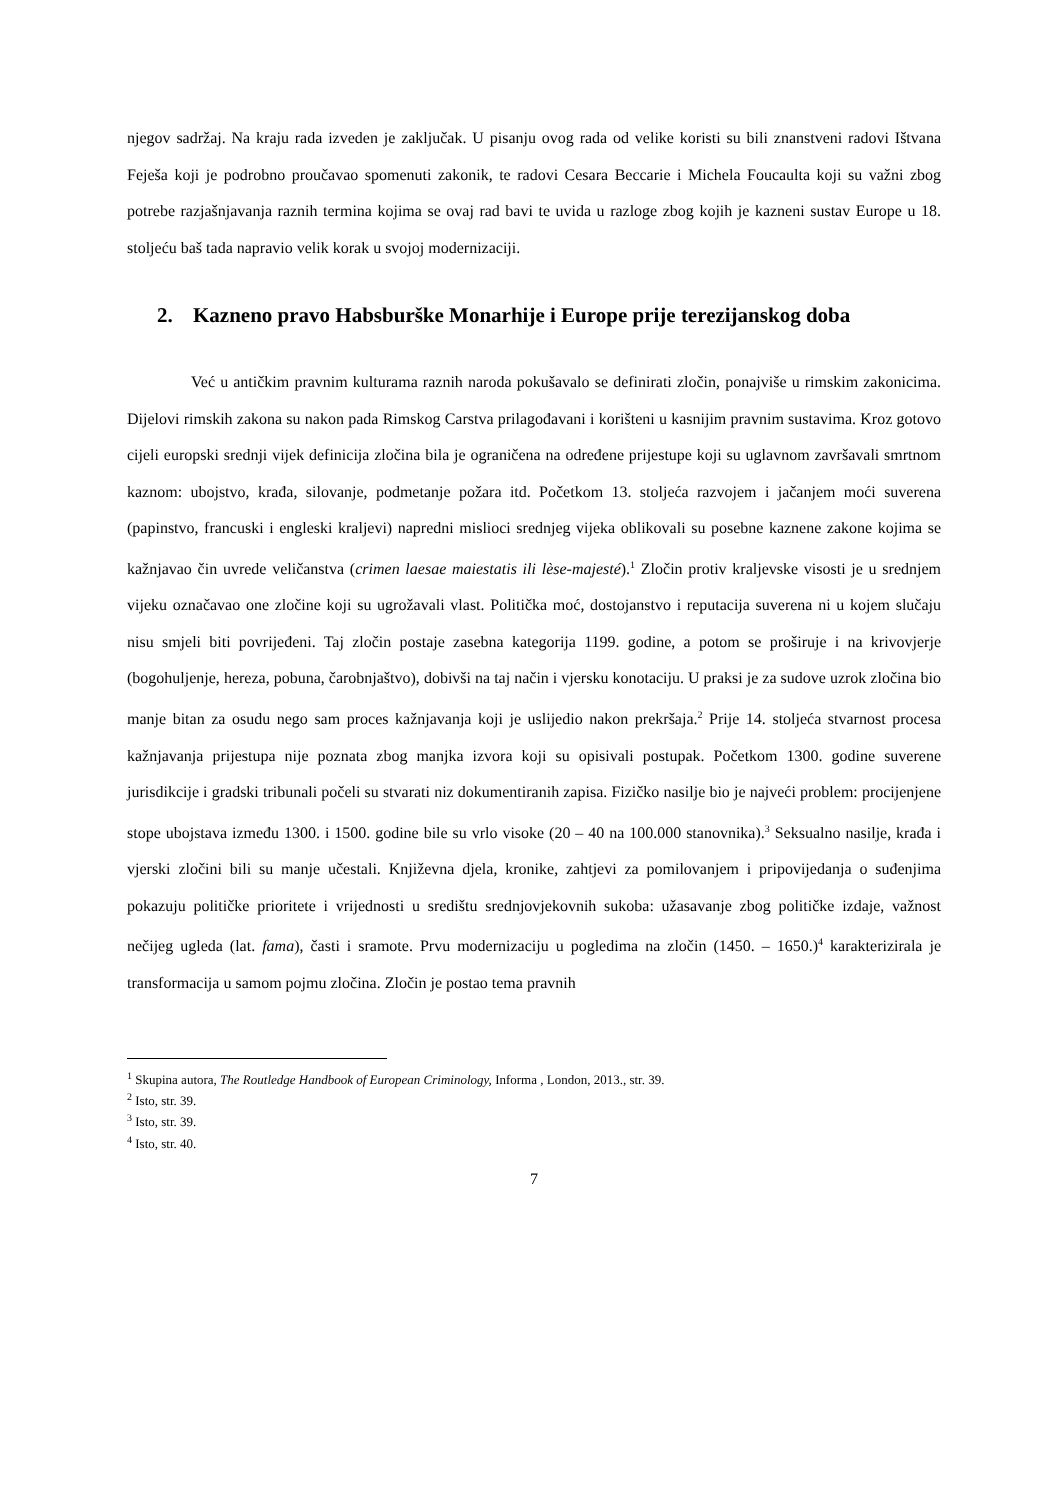njegov sadržaj. Na kraju rada izveden je zaključak. U pisanju ovog rada od velike koristi su bili znanstveni radovi Ištvana Feješa koji je podrobno proučavao spomenuti zakonik, te radovi Cesara Beccarie i Michela Foucaulta koji su važni zbog potrebe razjašnjavanja raznih termina kojima se ovaj rad bavi te uvida u razloge zbog kojih je kazneni sustav Europe u 18. stoljeću baš tada napravio velik korak u svojoj modernizaciji.
2. Kazneno pravo Habsburške Monarhije i Europe prije terezijanskog doba
Već u antičkim pravnim kulturama raznih naroda pokušavalo se definirati zločin, ponajviše u rimskim zakonicima. Dijelovi rimskih zakona su nakon pada Rimskog Carstva prilagođavani i korišteni u kasnijim pravnim sustavima. Kroz gotovo cijeli europski srednji vijek definicija zločina bila je ograničena na određene prijestupe koji su uglavnom završavali smrtnom kaznom: ubojstvo, krađa, silovanje, podmetanje požara itd. Početkom 13. stoljeća razvojem i jačanjem moći suverena (papinstvo, francuski i engleski kraljevi) napredni mislioci srednjeg vijeka oblikovali su posebne kaznene zakone kojima se kažnjavao čin uvrede veličanstva (crimen laesae maiestatis ili lèse-majesté).<sup>1</sup> Zločin protiv kraljevske visosti je u srednjem vijeku označavao one zločine koji su ugrožavali vlast. Politička moć, dostojanstvo i reputacija suverena ni u kojem slučaju nisu smjeli biti povrijeđeni. Taj zločin postaje zasebna kategorija 1199. godine, a potom se proširuje i na krivovjerje (bogohuljenje, hereza, pobuna, čarobnjaštvo), dobivši na taj način i vjersku konotaciju. U praksi je za sudove uzrok zločina bio manje bitan za osudu nego sam proces kažnjavanja koji je uslijedio nakon prekršaja.<sup>2</sup> Prije 14. stoljeća stvarnost procesa kažnjavanja prijestupa nije poznata zbog manjka izvora koji su opisivali postupak. Početkom 1300. godine suverene jurisdikcije i gradski tribunali počeli su stvarati niz dokumentiranih zapisa. Fizičko nasilje bio je najveći problem: procijenjene stope ubojstava između 1300. i 1500. godine bile su vrlo visoke (20 – 40 na 100.000 stanovnika).<sup>3</sup> Seksualno nasilje, krađa i vjerski zločini bili su manje učestali. Književna djela, kronike, zahtjevi za pomilovanjem i pripovijedanja o suđenjima pokazuju političke prioritete i vrijednosti u središtu srednjovjekovnih sukoba: užasavanje zbog političke izdaje, važnost nečijeg ugleda (lat. fama), časti i sramote. Prvu modernizaciju u pogledima na zločin (1450. – 1650.)<sup>4</sup> karakterizirala je transformacija u samom pojmu zločina. Zločin je postao tema pravnih
<sup>1</sup> Skupina autora, The Routledge Handbook of European Criminology, Informa , London, 2013., str. 39.
<sup>2</sup> Isto, str. 39.
<sup>3</sup> Isto, str. 39.
<sup>4</sup> Isto, str. 40.
7